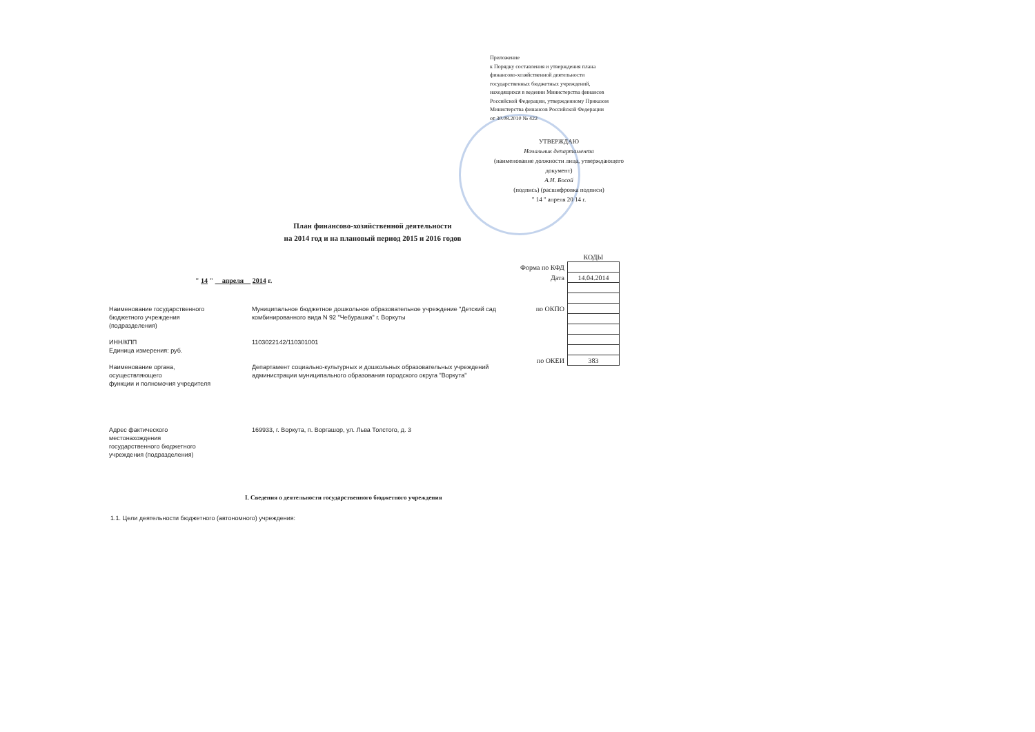Приложение
к Порядку составления и утверждения плана
финансово-хозяйственной деятельности
государственных бюджетных учреждений,
находящихся в ведении Министерства финансов
Российской Федерации, утвержденному Приказом
Министерства финансов Российской Федерации
от 30.08.2010 № 422
УТВЕРЖДАЮ
Начальник департамента
(наименование должности лица, утверждающего документ)
А.Н. Босой
(подпись) (расшифровка подписи)
" 14 " апреля 20 14 г.
План финансово-хозяйственной деятельности
на 2014 год и на плановый период 2015 и 2016 годов
" 14 " апреля 2014 г.
| | КОДЫ |
| Форма по КФД | |
| Дата | 14.04.2014 |
| по ОКПО | |
| по ОКЕИ | 383 |
| Наименование государственного бюджетного учреждения (подразделения) | Муниципальное бюджетное дошкольное образовательное учреждение "Детский сад комбинированного вида N 92 "Чебурашка" г. Воркуты |
| ИНН/КПП | 1103022142/110301001 |
| Единица измерения: руб. | |
| Наименование органа, осуществляющего функции и полномочия учредителя | Департамент социально-культурных и дошкольных образовательных учреждений администрации муниципального образования городского округа "Воркута" |
| Адрес фактического местонахождения государственного бюджетного учреждения (подразделения) | 169933, г. Воркута, п. Воргашор, ул. Льва Толстого, д. 3 |
I. Сведения о деятельности государственного бюджетного учреждения
1.1. Цели деятельности бюджетного (автономного) учреждения: